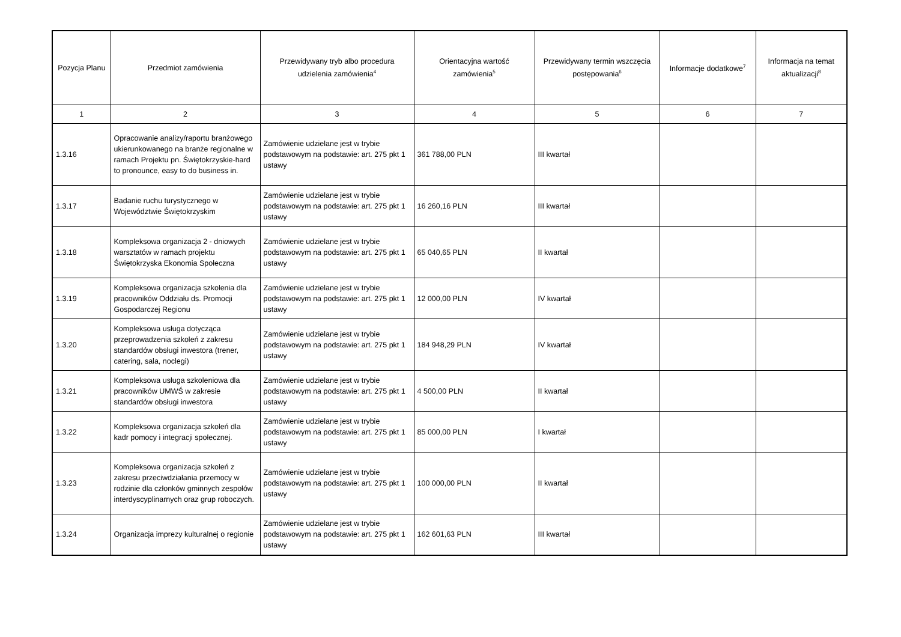| Pozycja Planu | Przedmiot zamówienia | Przewidywany tryb albo procedura udzielenia zamówienia<sup>4</sup> | Orientacyjna wartość zamówienia<sup>5</sup> | Przewidywany termin wszczęcia postępowania<sup>6</sup> | Informacje dodatkowe<sup>7</sup> | Informacja na temat aktualizacji<sup>8</sup> |
| --- | --- | --- | --- | --- | --- | --- |
| 1 | 2 | 3 | 4 | 5 | 6 | 7 |
| 1.3.16 | Opracowanie analizy/raportu branżowego ukierunkowanego na branże regionalne w ramach Projektu pn. Świętokrzyskie-hard to pronounce, easy to do business in. | Zamówienie udzielane jest w trybie podstawowym na podstawie: art. 275 pkt 1 ustawy | 361 788,00 PLN | III kwartał | | |
| 1.3.17 | Badanie ruchu turystycznego w Województwie Świętokrzyskim | Zamówienie udzielane jest w trybie podstawowym na podstawie: art. 275 pkt 1 ustawy | 16 260,16 PLN | III kwartał | | |
| 1.3.18 | Kompleksowa organizacja 2 - dniowych warsztatów w ramach projektu Świętokrzyska Ekonomia Społeczna | Zamówienie udzielane jest w trybie podstawowym na podstawie: art. 275 pkt 1 ustawy | 65 040,65 PLN | II kwartał | | |
| 1.3.19 | Kompleksowa organizacja szkolenia dla pracowników Oddziału ds. Promocji Gospodarczej Regionu | Zamówienie udzielane jest w trybie podstawowym na podstawie: art. 275 pkt 1 ustawy | 12 000,00 PLN | IV kwartał | | |
| 1.3.20 | Kompleksowa usługa dotycząca przeprowadzenia szkoleń z zakresu standardów obsługi inwestora (trener, catering, sala, noclegi) | Zamówienie udzielane jest w trybie podstawowym na podstawie: art. 275 pkt 1 ustawy | 184 948,29 PLN | IV kwartał | | |
| 1.3.21 | Kompleksowa usługa szkoleniowa dla pracowników UMWŚ w zakresie standardów obsługi inwestora | Zamówienie udzielane jest w trybie podstawowym na podstawie: art. 275 pkt 1 ustawy | 4 500,00 PLN | II kwartał | | |
| 1.3.22 | Kompleksowa organizacja szkoleń dla kadr pomocy i integracji społecznej. | Zamówienie udzielane jest w trybie podstawowym na podstawie: art. 275 pkt 1 ustawy | 85 000,00 PLN | I kwartał | | |
| 1.3.23 | Kompleksowa organizacja szkoleń z zakresu przeciwdziałania przemocy w rodzinie dla członków gminnych zespołów interdyscyplinarnych oraz grup roboczych. | Zamówienie udzielane jest w trybie podstawowym na podstawie: art. 275 pkt 1 ustawy | 100 000,00 PLN | II kwartał | | |
| 1.3.24 | Organizacja imprezy kulturalnej o regionie | Zamówienie udzielane jest w trybie podstawowym na podstawie: art. 275 pkt 1 ustawy | 162 601,63 PLN | III kwartał | | |